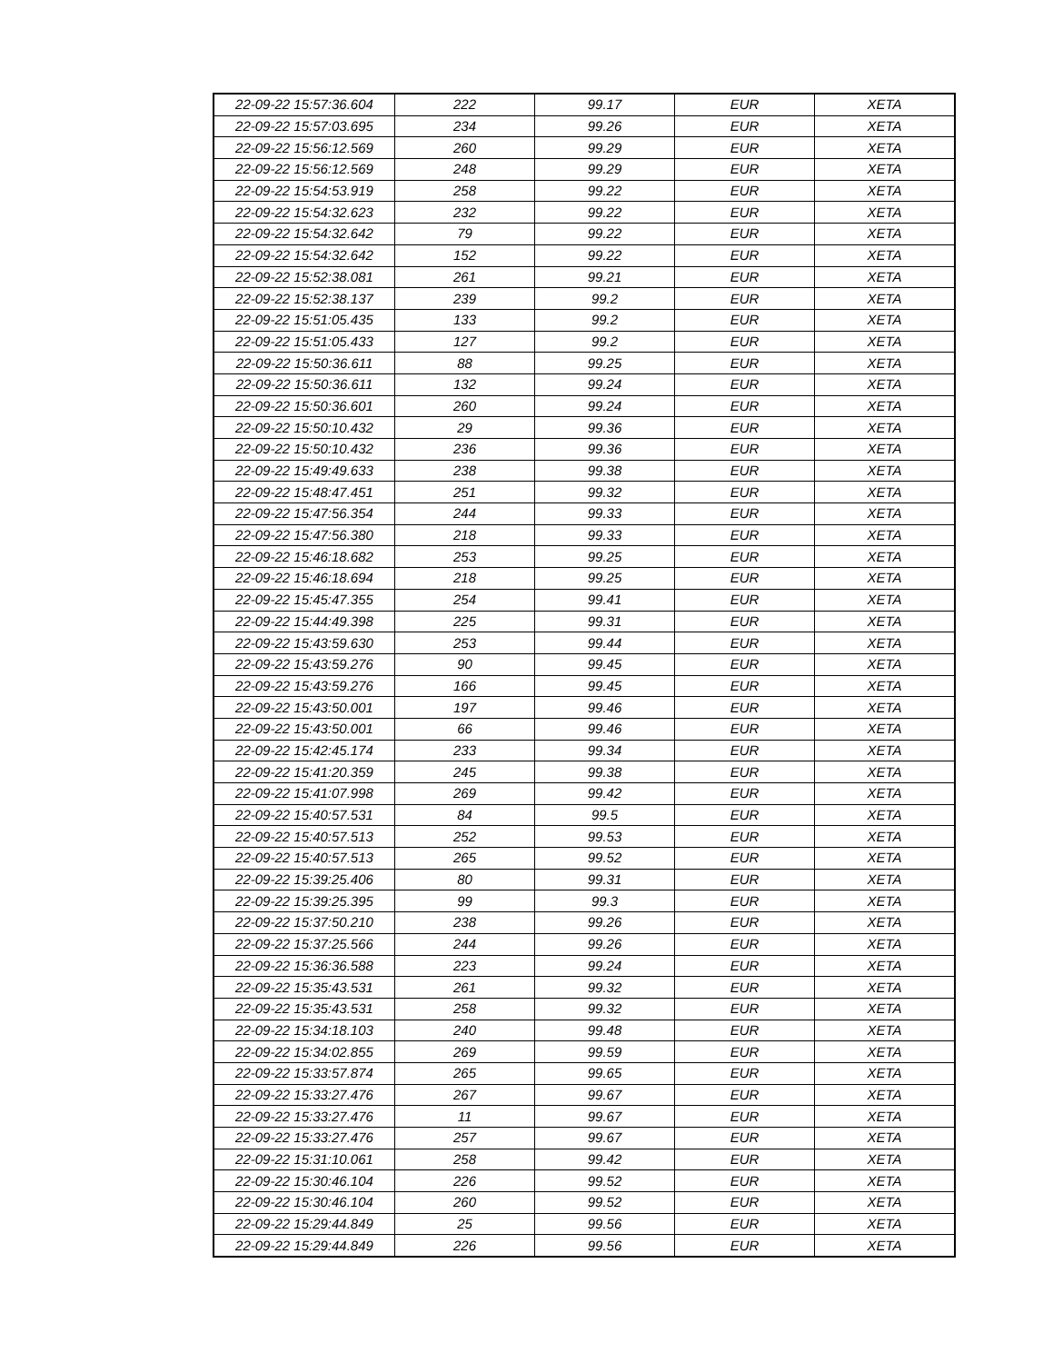| 22-09-22 15:57:36.604 | 222 | 99.17 | EUR | XETA |
| 22-09-22 15:57:03.695 | 234 | 99.26 | EUR | XETA |
| 22-09-22 15:56:12.569 | 260 | 99.29 | EUR | XETA |
| 22-09-22 15:56:12.569 | 248 | 99.29 | EUR | XETA |
| 22-09-22 15:54:53.919 | 258 | 99.22 | EUR | XETA |
| 22-09-22 15:54:32.623 | 232 | 99.22 | EUR | XETA |
| 22-09-22 15:54:32.642 | 79 | 99.22 | EUR | XETA |
| 22-09-22 15:54:32.642 | 152 | 99.22 | EUR | XETA |
| 22-09-22 15:52:38.081 | 261 | 99.21 | EUR | XETA |
| 22-09-22 15:52:38.137 | 239 | 99.2 | EUR | XETA |
| 22-09-22 15:51:05.435 | 133 | 99.2 | EUR | XETA |
| 22-09-22 15:51:05.433 | 127 | 99.2 | EUR | XETA |
| 22-09-22 15:50:36.611 | 88 | 99.25 | EUR | XETA |
| 22-09-22 15:50:36.611 | 132 | 99.24 | EUR | XETA |
| 22-09-22 15:50:36.601 | 260 | 99.24 | EUR | XETA |
| 22-09-22 15:50:10.432 | 29 | 99.36 | EUR | XETA |
| 22-09-22 15:50:10.432 | 236 | 99.36 | EUR | XETA |
| 22-09-22 15:49:49.633 | 238 | 99.38 | EUR | XETA |
| 22-09-22 15:48:47.451 | 251 | 99.32 | EUR | XETA |
| 22-09-22 15:47:56.354 | 244 | 99.33 | EUR | XETA |
| 22-09-22 15:47:56.380 | 218 | 99.33 | EUR | XETA |
| 22-09-22 15:46:18.682 | 253 | 99.25 | EUR | XETA |
| 22-09-22 15:46:18.694 | 218 | 99.25 | EUR | XETA |
| 22-09-22 15:45:47.355 | 254 | 99.41 | EUR | XETA |
| 22-09-22 15:44:49.398 | 225 | 99.31 | EUR | XETA |
| 22-09-22 15:43:59.630 | 253 | 99.44 | EUR | XETA |
| 22-09-22 15:43:59.276 | 90 | 99.45 | EUR | XETA |
| 22-09-22 15:43:59.276 | 166 | 99.45 | EUR | XETA |
| 22-09-22 15:43:50.001 | 197 | 99.46 | EUR | XETA |
| 22-09-22 15:43:50.001 | 66 | 99.46 | EUR | XETA |
| 22-09-22 15:42:45.174 | 233 | 99.34 | EUR | XETA |
| 22-09-22 15:41:20.359 | 245 | 99.38 | EUR | XETA |
| 22-09-22 15:41:07.998 | 269 | 99.42 | EUR | XETA |
| 22-09-22 15:40:57.531 | 84 | 99.5 | EUR | XETA |
| 22-09-22 15:40:57.513 | 252 | 99.53 | EUR | XETA |
| 22-09-22 15:40:57.513 | 265 | 99.52 | EUR | XETA |
| 22-09-22 15:39:25.406 | 80 | 99.31 | EUR | XETA |
| 22-09-22 15:39:25.395 | 99 | 99.3 | EUR | XETA |
| 22-09-22 15:37:50.210 | 238 | 99.26 | EUR | XETA |
| 22-09-22 15:37:25.566 | 244 | 99.26 | EUR | XETA |
| 22-09-22 15:36:36.588 | 223 | 99.24 | EUR | XETA |
| 22-09-22 15:35:43.531 | 261 | 99.32 | EUR | XETA |
| 22-09-22 15:35:43.531 | 258 | 99.32 | EUR | XETA |
| 22-09-22 15:34:18.103 | 240 | 99.48 | EUR | XETA |
| 22-09-22 15:34:02.855 | 269 | 99.59 | EUR | XETA |
| 22-09-22 15:33:57.874 | 265 | 99.65 | EUR | XETA |
| 22-09-22 15:33:27.476 | 267 | 99.67 | EUR | XETA |
| 22-09-22 15:33:27.476 | 11 | 99.67 | EUR | XETA |
| 22-09-22 15:33:27.476 | 257 | 99.67 | EUR | XETA |
| 22-09-22 15:31:10.061 | 258 | 99.42 | EUR | XETA |
| 22-09-22 15:30:46.104 | 226 | 99.52 | EUR | XETA |
| 22-09-22 15:30:46.104 | 260 | 99.52 | EUR | XETA |
| 22-09-22 15:29:44.849 | 25 | 99.56 | EUR | XETA |
| 22-09-22 15:29:44.849 | 226 | 99.56 | EUR | XETA |